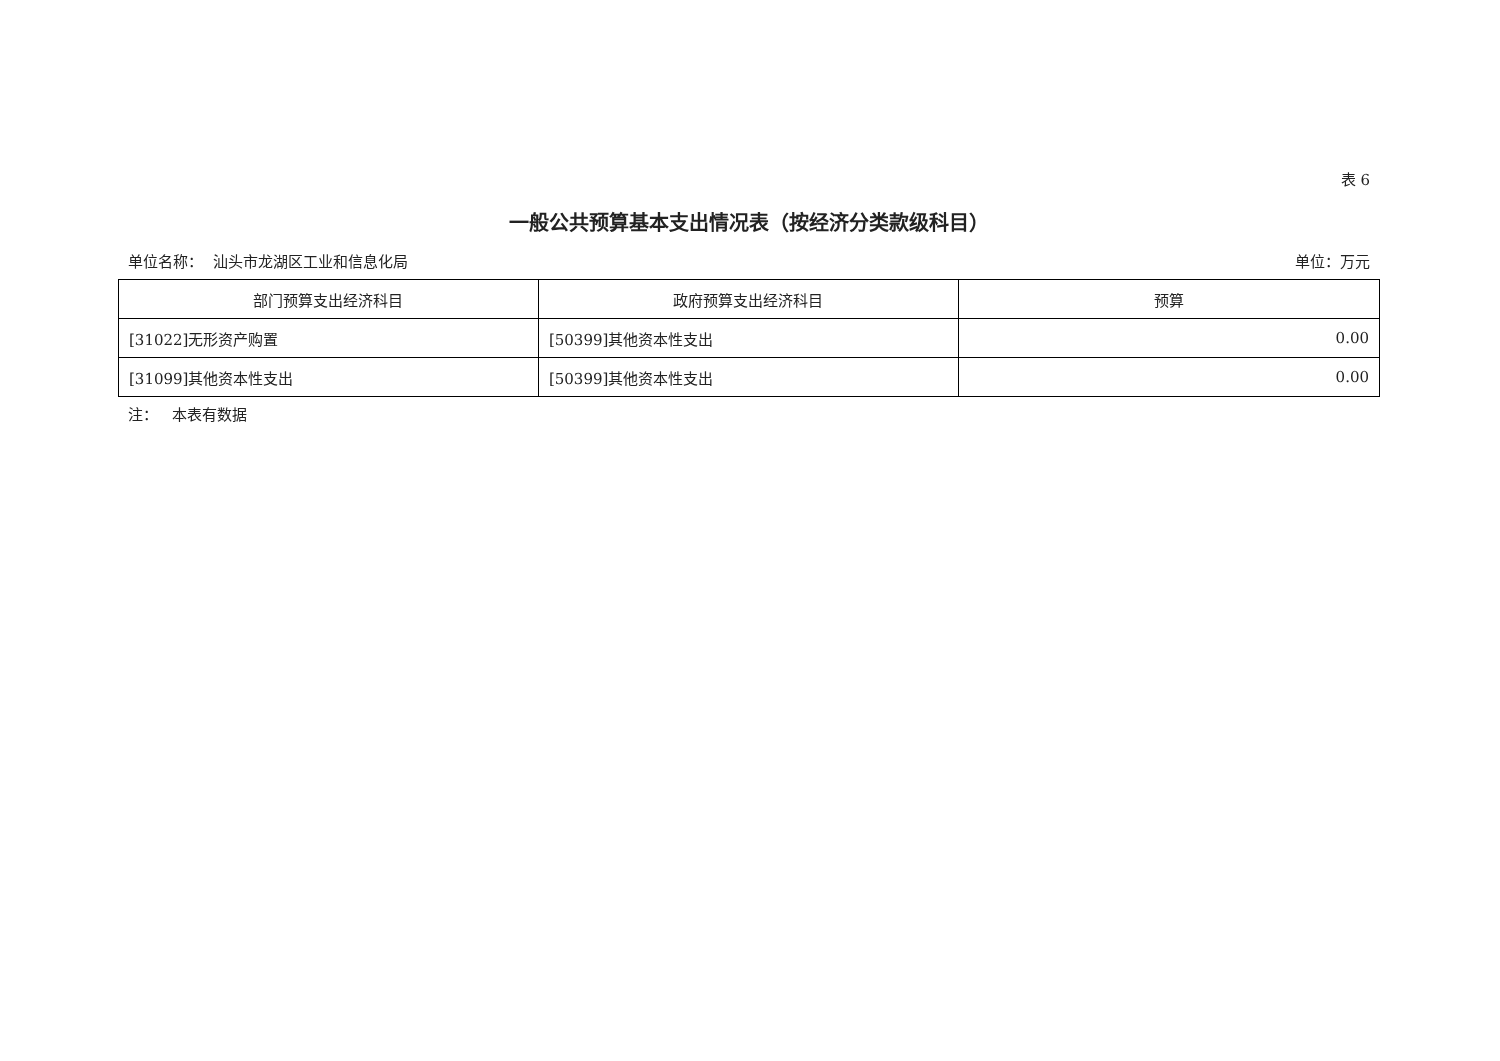表 6
一般公共预算基本支出情况表（按经济分类款级科目）
单位名称： 汕头市龙湖区工业和信息化局 单位：万元
| 部门预算支出经济科目 | 政府预算支出经济科目 | 预算 |
| --- | --- | --- |
| [31022]无形资产购置 | [50399]其他资本性支出 | 0.00 |
| [31099]其他资本性支出 | [50399]其他资本性支出 | 0.00 |
注： 本表有数据